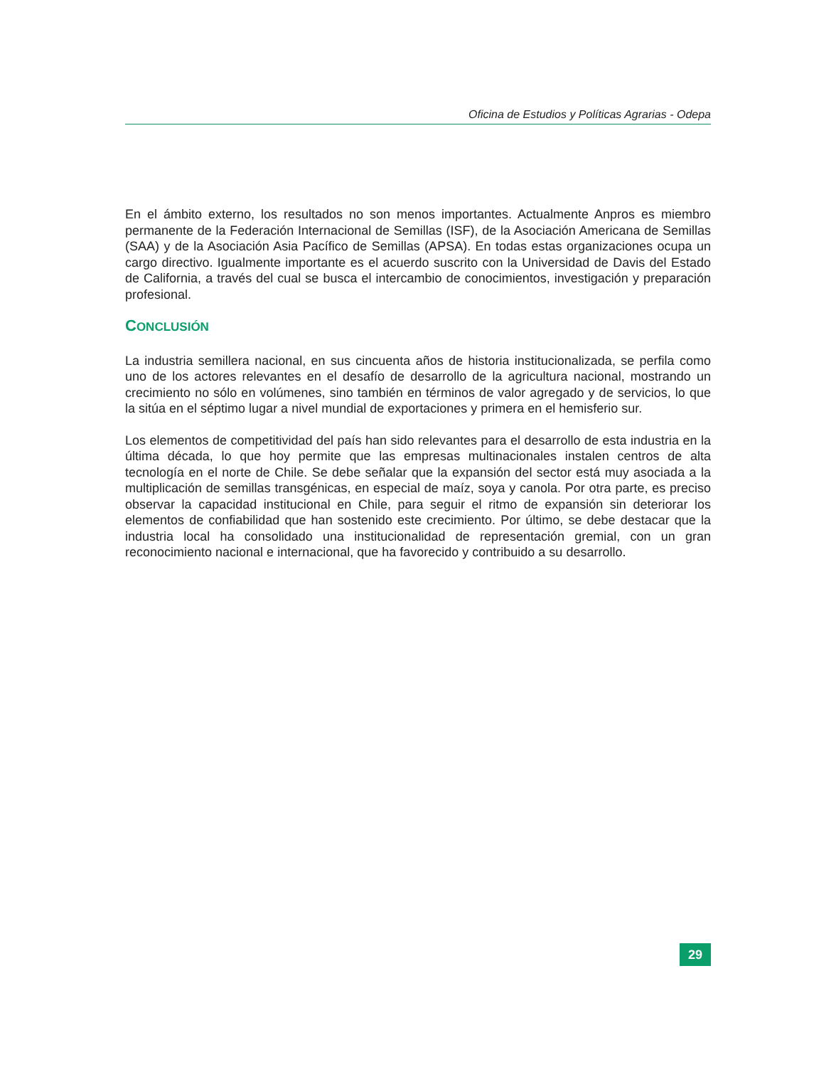Oficina de Estudios y Políticas Agrarias - Odepa
En el ámbito externo, los resultados no son menos importantes. Actualmente Anpros es miembro permanente de la Federación Internacional de Semillas (ISF), de la Asociación Americana de Semillas (SAA) y de la Asociación Asia Pacífico de Semillas (APSA). En todas estas organizaciones ocupa un cargo directivo. Igualmente importante es el acuerdo suscrito con la Universidad de Davis del Estado de California, a través del cual se busca el intercambio de conocimientos, investigación y preparación profesional.
CONCLUSIÓN
La industria semillera nacional, en sus cincuenta años de historia institucionalizada, se perfila como uno de los actores relevantes en el desafío de desarrollo de la agricultura nacional, mostrando un crecimiento no sólo en volúmenes, sino también en términos de valor agregado y de servicios, lo que la sitúa en el séptimo lugar a nivel mundial de exportaciones y primera en el hemisferio sur.
Los elementos de competitividad del país han sido relevantes para el desarrollo de esta industria en la última década, lo que hoy permite que las empresas multinacionales instalen centros de alta tecnología en el norte de Chile. Se debe señalar que la expansión del sector está muy asociada a la multiplicación de semillas transgénicas, en especial de maíz, soya y canola. Por otra parte, es preciso observar la capacidad institucional en Chile, para seguir el ritmo de expansión sin deteriorar los elementos de confiabilidad que han sostenido este crecimiento. Por último, se debe destacar que la industria local ha consolidado una institucionalidad de representación gremial, con un gran reconocimiento nacional e internacional, que ha favorecido y contribuido a su desarrollo.
29